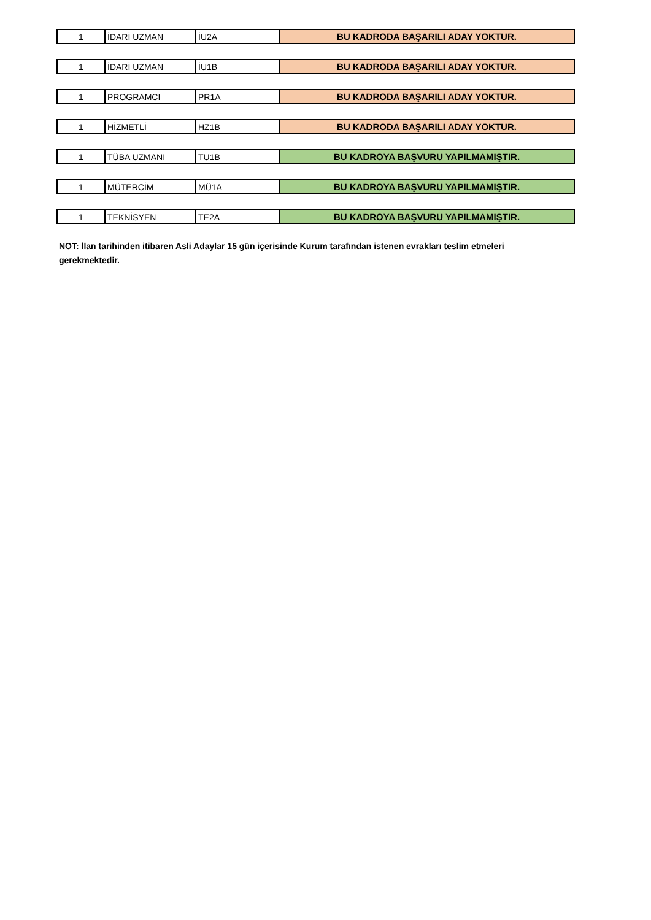| 1 | İDARİ UZMAN | İU2A | BU KADRODA BAŞARILI ADAY YOKTUR. |
| 1 | İDARİ UZMAN | İU1B | BU KADRODA BAŞARILI ADAY YOKTUR. |
| 1 | PROGRAMCI | PR1A | BU KADRODA BAŞARILI ADAY YOKTUR. |
| 1 | HİZMETLİ | HZ1B | BU KADRODA BAŞARILI ADAY YOKTUR. |
| 1 | TÜBA UZMANI | TU1B | BU KADROYA BAŞVURU YAPILMAMIŞTIR. |
| 1 | MÜTERCİM | MÜ1A | BU KADROYA BAŞVURU YAPILMAMIŞTIR. |
| 1 | TEKNİSYEN | TE2A | BU KADROYA BAŞVURU YAPILMAMIŞTIR. |
NOT: İlan tarihinden itibaren Asli Adaylar 15 gün içerisinde Kurum tarafından istenen evrakları teslim etmeleri
gerekmektedir.